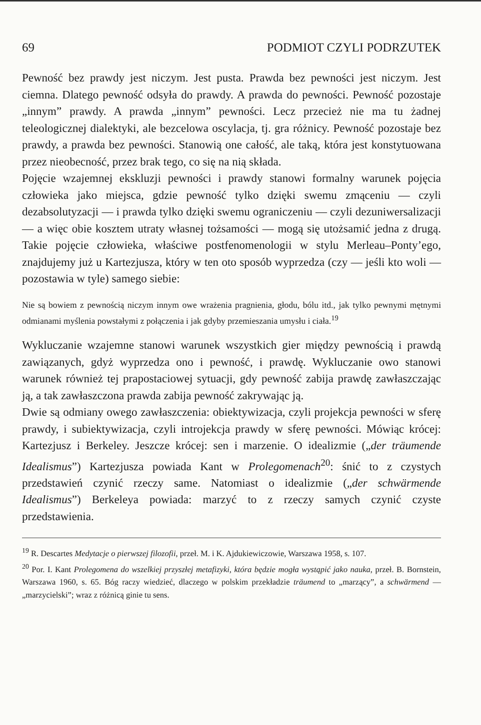69 PODMIOT CZYLI PODRZUTEK
Pewność bez prawdy jest niczym. Jest pusta. Prawda bez pewności jest niczym. Jest ciemna. Dlatego pewność odsyła do prawdy. A prawda do pewności. Pewność pozostaje „innym” prawdy. A prawda „innym” pewności. Lecz przecież nie ma tu żadnej teleologicznej dialektyki, ale bezcelowa oscylacja, tj. gra różnicy. Pewność pozostaje bez prawdy, a prawda bez pewności. Stanowią one całość, ale taką, która jest konstytuowana przez nieobecność, przez brak tego, co się na nią składa.
Pojęcie wzajemnej ekskluzji pewności i prawdy stanowi formalny warunek pojęcia człowieka jako miejsca, gdzie pewność tylko dzięki swemu zmąceniu — czyli dezabsolutyzacji — i prawda tylko dzięki swemu ograniczeniu — czyli dezuniwersalizacji — a więc obie kosztem utraty własnej tożsamości — mogą się utożsamić jedna z drugą. Takie pojęcie człowieka, właściwe postfenomenologii w stylu Merleau–Ponty’ego, znajdujemy już u Kartezjusza, który w ten oto sposób wyprzedza (czy — jeśli kto woli — pozostawia w tyle) samego siebie:
Nie są bowiem z pewnością niczym innym owe wrażenia pragnienia, głodu, bólu itd., jak tylko pewnymi mętnymi odmianami myślenia powstałymi z połączenia i jak gdyby przemieszania umysłu i ciała.<sup>19</sup>
Wykluczanie wzajemne stanowi warunek wszystkich gier między pewnością i prawdą zawiązanych, gdyż wyprzedza ono i pewność, i prawdę. Wykluczanie owo stanowi warunek również tej prapostaciowej sytuacji, gdy pewność zabija prawdę zawłaszczając ją, a tak zawłaszczona prawda zabija pewność zakrywając ją.
Dwie są odmiany owego zawłaszczenia: obiektywizacja, czyli projekcja pewności w sferę prawdy, i subiektywizacja, czyli introjekcja prawdy w sferę pewności. Mówiąc krócej: Kartezjusz i Berkeley. Jeszcze krócej: sen i marzenie. O idealizmie („der träumende Idealismus”) Kartezjusza powiada Kant w Prolegomenach<sup>20</sup>: śnić to z czystych przedstawień czynić rzeczy same. Natomiast o idealizmie („der schwärmende Idealismus”) Berkeleya powiada: marzyć to z rzeczy samych czynić czyste przedstawienia.
<sup>19</sup> R. Descartes Medytacje o pierwszej filozofii, przeł. M. i K. Ajdukiewiczowie, Warszawa 1958, s. 107.
<sup>20</sup> Por. I. Kant Prolegomena do wszelkiej przyszłej metafizyki, która będzie mogła wystąpić jako nauka, przeł. B. Bornstein, Warszawa 1960, s. 65. Bóg raczy wiedzieć, dlaczego w polskim przekładzie träumend to „marzący”, a schwärmend — „marzycielski”; wraz z różnicą ginie tu sens.